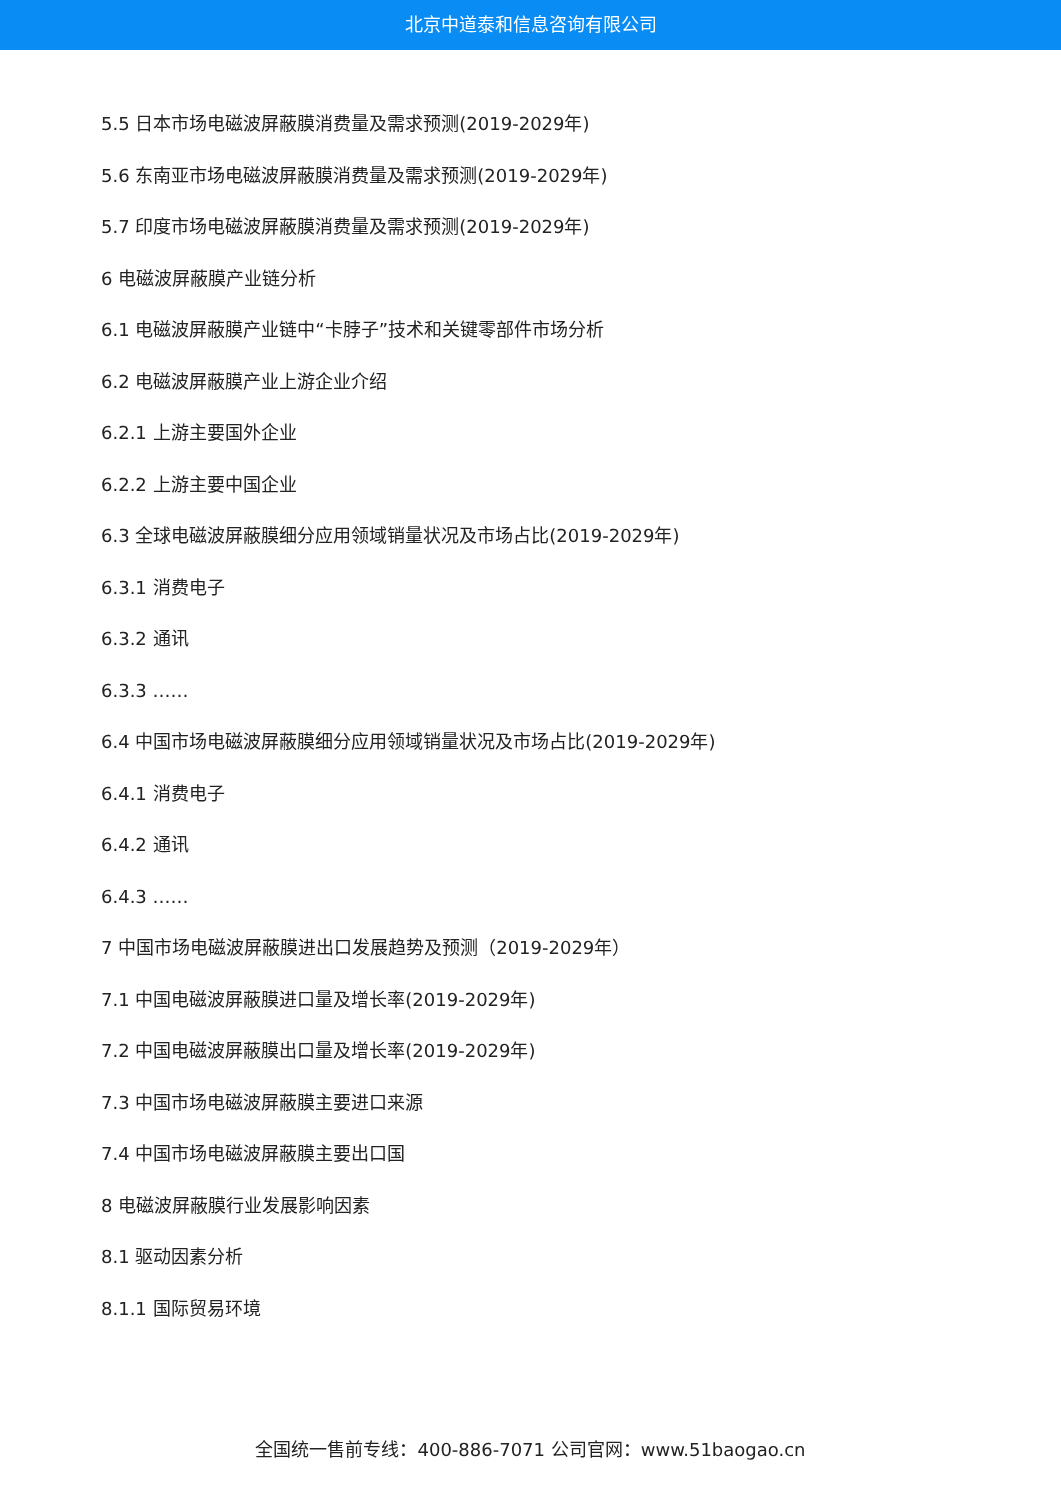北京中道泰和信息咨询有限公司
5.5 日本市场电磁波屏蔽膜消费量及需求预测(2019-2029年)
5.6 东南亚市场电磁波屏蔽膜消费量及需求预测(2019-2029年)
5.7 印度市场电磁波屏蔽膜消费量及需求预测(2019-2029年)
6 电磁波屏蔽膜产业链分析
6.1 电磁波屏蔽膜产业链中“卡脖子”技术和关键零部件市场分析
6.2 电磁波屏蔽膜产业上游企业介绍
6.2.1 上游主要国外企业
6.2.2 上游主要中国企业
6.3 全球电磁波屏蔽膜细分应用领域销量状况及市场占比(2019-2029年)
6.3.1 消费电子
6.3.2 通讯
6.3.3 ……
6.4 中国市场电磁波屏蔽膜细分应用领域销量状况及市场占比(2019-2029年)
6.4.1 消费电子
6.4.2 通讯
6.4.3 ……
7 中国市场电磁波屏蔽膜进出口发展趋势及预测（2019-2029年）
7.1 中国电磁波屏蔽膜进口量及增长率(2019-2029年)
7.2 中国电磁波屏蔽膜出口量及增长率(2019-2029年)
7.3 中国市场电磁波屏蔽膜主要进口来源
7.4 中国市场电磁波屏蔽膜主要出口国
8 电磁波屏蔽膜行业发展影响因素
8.1 驱动因素分析
8.1.1 国际贸易环境
全国统一售前专线：400-886-7071 公司官网：www.51baogao.cn